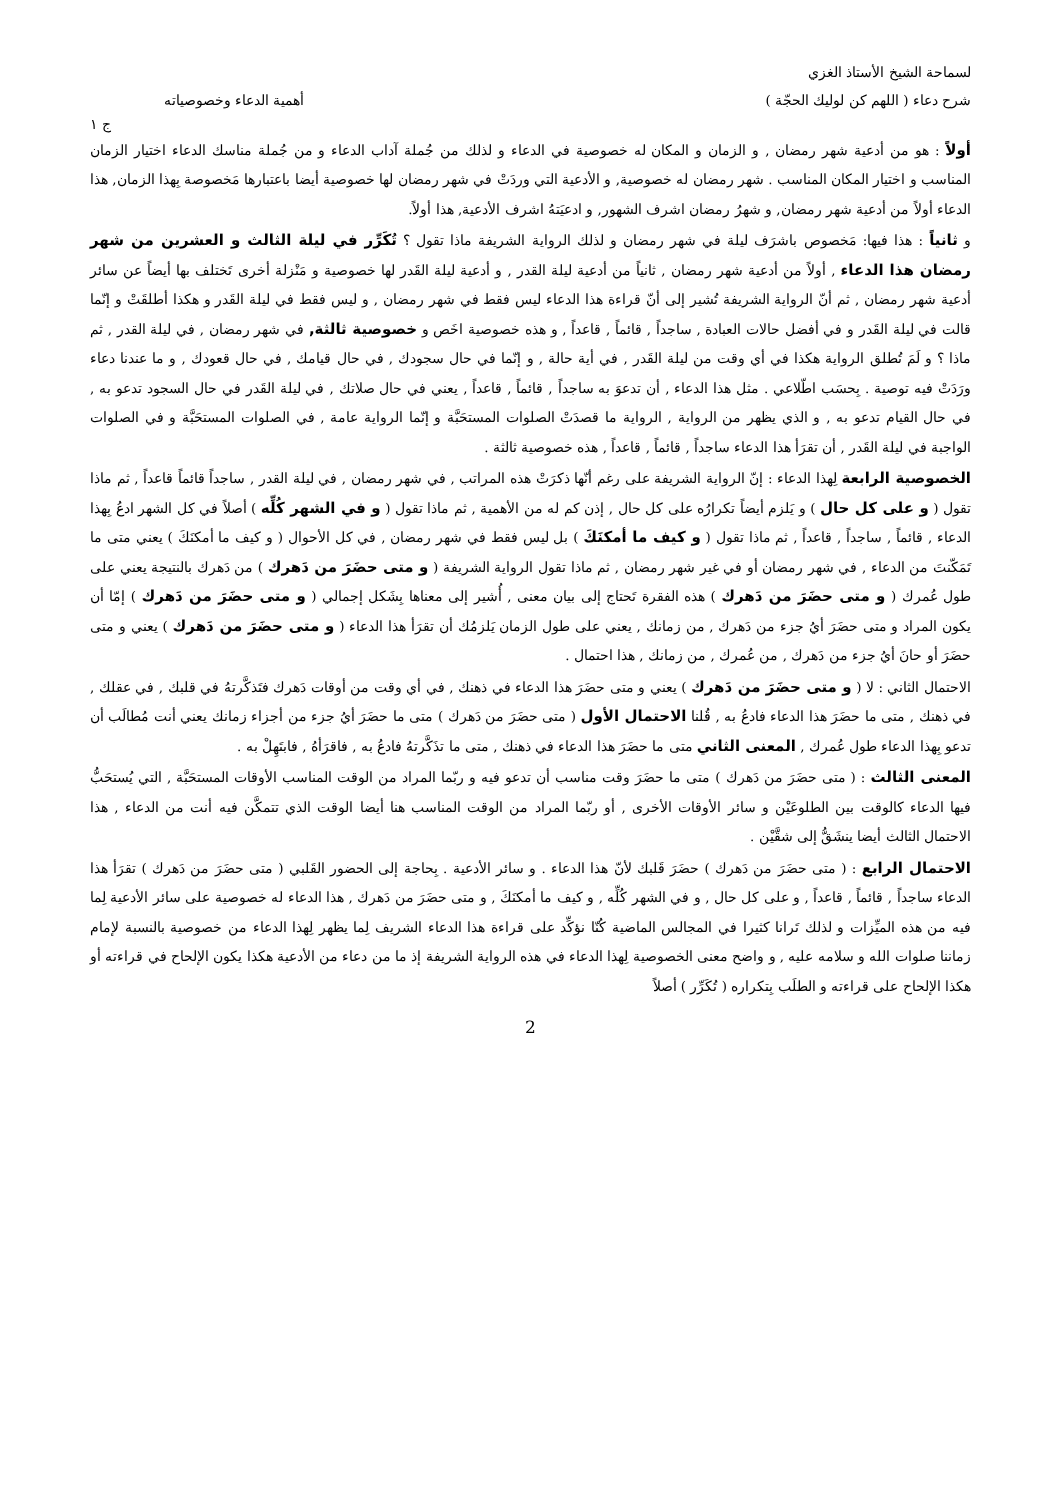لسماحة الشيخ الأستاذ الغزي
شرح دعاء ( اللهم كن لوليك الحجّة ) أهمية الدعاء وخصوصياته
ج ١
أولاً : هو من أدعية شهر رمضان , و الزمان و المكان له خصوصية في الدعاء و لذلك من جُملة آداب الدعاء و من جُملة مناسك الدعاء اختيار الزمان المناسب و اختيار المكان المناسب . شهر رمضان له خصوصية, و الأدعية التي وردَتْ في شهر رمضان لها خصوصية أيضا باعتبارها مَخصوصة بِهذا الزمان, هذا الدعاء أولاً من أدعية شهر رمضان, و شهرُ رمضان اشرف الشهور, و ادعيَتهُ اشرف الأدعية, هذا أولاً.
و ثانياً : هذا فيها: مَخصوص باشرَف ليلة في شهر رمضان و لذلك الرواية الشريفة ماذا تقول ؟ تُكَرِّر في ليلة الثالث و العشرين من شهر رمضان هذا الدعاء , أولاً من أدعية شهر رمضان , ثانياً من أدعية ليلة القدر , و أدعية ليلة القَدر لها خصوصية و مَنْزلة أخرى تَختلف بها أيضاً عن سائر أدعية شهر رمضان , ثم أنّ الرواية الشريفة تُشير إلى أنّ قراءة هذا الدعاء ليس فقط في شهر رمضان , و ليس فقط في ليلة القَدر و هكذا أطلقَتْ و إنّما قالت في ليلة القَدر و في أفضل حالات العبادة , ساجداً , قائماً , قاعداً , و هذه خصوصية اخَص و خصوصية ثالثة, في شهر رمضان , في ليلة القدر , ثم ماذا ؟ و لَمَ تُطلق الرواية هكذا في أي وقت من ليلة القَدر , في أية حالة , و إنّما في حال سجودك , في حال قيامك , في حال قعودك , و ما عندنا دعاء ورَدَتْ فيه توصية . بِحسَب اطّلاعي . مثل هذا الدعاء , أن تدعوَ به ساجداً , قائماً , قاعداً , يعني في حال صلاتك , في ليلة القَدر في حال السجود تدعو به , في حال القيام تدعو به , و الذي يظهر من الرواية , الرواية ما قصدَتْ الصلوات المستحَبَّة و إنّما الرواية عامة , في الصلوات المستحَبَّة و في الصلوات الواجبة في ليلة القَدر , أن تقرَأ هذا الدعاء ساجداً , قائماً , قاعداً , هذه خصوصية ثالثة .
الخصوصية الرابعة لِهذا الدعاء : إنّ الرواية الشريفة على رغم أنّها ذكرَتْ هذه المراتب , في شهر رمضان , في ليلة القدر , ساجداً قائماً قاعداً , ثم ماذا تقول ( و على كل حال ) و يَلزم أيضاً تكرارُه على كل حال , إذن كم له من الأهمية , ثم ماذا تقول ( و في الشهر كُلِّه ) أصلاً في كل الشهر ادعُ بِهذا الدعاء , قائماً , ساجداً , قاعداً , ثم ماذا تقول ( و كيف ما أمكنَكَ ) بل ليس فقط في شهر رمضان , في كل الأحوال ( و كيف ما أمكنَكَ ) يعني متى ما تَمَكّنتَ من الدعاء , في شهر رمضان أو في غير شهر رمضان , ثم ماذا تقول الرواية الشريفة ( و متى حضَرَ من دَهرك ) من دَهرك بالنتيجة يعني على طول عُمرك ( و متى حضَرَ من دَهرك ) هذه الفقرة تَحتاج إلى بيان معنى , أُشير إلى معناها بِشَكل إجمالي ( و متى حضَرَ من دَهرك ) إمّا أن يكون المراد و متى حضَرَ أيُ جزء من دَهرك , من زمانك , يعني على طول الزمان يَلزمُك أن تقرَأ هذا الدعاء ( و متى حضَرَ من دَهرك ) يعني و متى حضَرَ أو حانَ أيُ جزء من دَهرك , من عُمرك , من زمانك , هذا احتمال .
الاحتمال الثاني : لا ( و متى حضَرَ من دَهرك ) يعني و متى حضَرَ هذا الدعاء في ذهنك , في أي وقت من أوقات دَهرك فتَذكَّرتهُ في قلبك , في عقلك , في ذهنك , متى ما حضَرَ هذا الدعاء فادعُ به , قُلنا الاحتمال الأول ( متى حضَرَ من دَهرك ) متى ما حضَرَ أيُ جزء من أجزاء زمانك يعني أنت مُطالَب أن تدعو بِهذا الدعاء طول عُمرك , المعنى الثاني متى ما حضَرَ هذا الدعاء في ذهنك , متى ما تذَكَّرتهُ فادعُ به , فاقرَأهُ , فابتَهِلْ به .
المعنى الثالث : ( متى حضَرَ من دَهرك ) متى ما حضَرَ وقت مناسب أن تدعو فيه و ربّما المراد من الوقت المناسب الأوقات المستحَبَّة , التي يُستحَبُّ فيها الدعاء كالوقت بين الطلوعَيْن و سائر الأوقات الأخرى , أو ربّما المراد من الوقت المناسب هنا أيضا الوقت الذي تتمكَّن فيه أنت من الدعاء , هذا الاحتمال الثالث أيضا ينشَقُّ إلى شقَّيْن .
الاحتمال الرابع : ( متى حضَرَ من دَهرك ) حضَرَ قَلبك لأنّ هذا الدعاء . و سائر الأدعية . بِحاجة إلى الحضور القَلبي ( متى حضَرَ من دَهرك ) تقرَأ هذا الدعاء ساجداً , قائماً , قاعداً , و على كل حال , و في الشهر كُلِّه , و كيف ما أمكنَكَ , و متى حضَرَ من دَهرك , هذا الدعاء له خصوصية على سائر الأدعية لِما فيه من هذه الميِّزات و لذلك تَرانا كثيرا في المجالس الماضية كُنّا نؤكِّد على قراءة هذا الدعاء الشريف لِما يظهر لِهذا الدعاء من خصوصية بالنسبة لإمام زماننا صلوات الله و سلامه عليه , و واضح معنى الخصوصية لِهذا الدعاء في هذه الرواية الشريفة إذ ما من دعاء من الأدعية هكذا يكون الإلحاح في قراءته أو هكذا الإلحاح على قراءته و الطلَب بِتكراره ( تُكَرِّر ) أصلاً
2